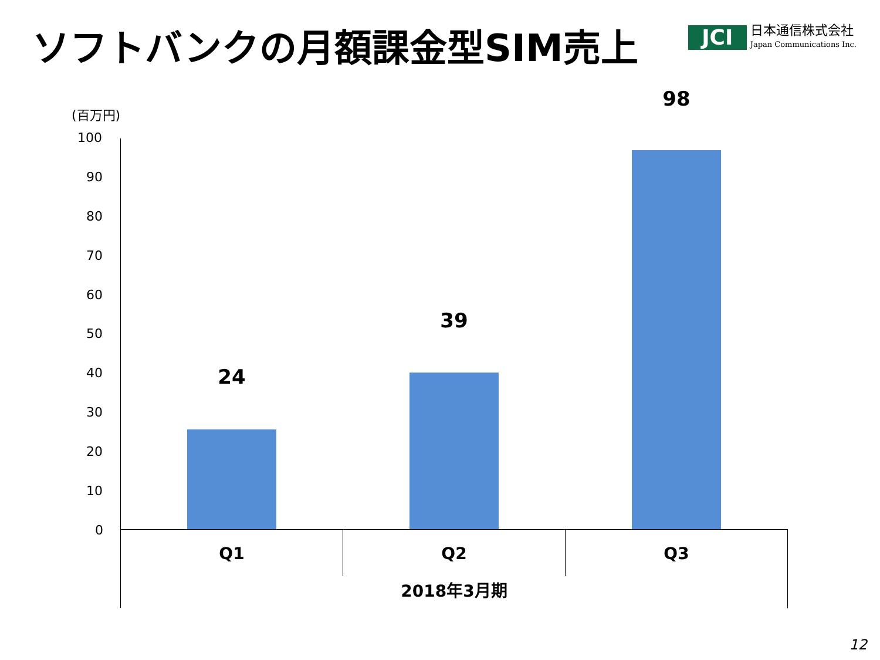ソフトバンクの月額課金型SIM売上
JCI
日本通信株式会社
Japan Communications Inc.
(百万円)
100
90
80
70
60
50
40
30
20
10
0
24
39
98
Q1 Q2 Q3
2018年3月期
12